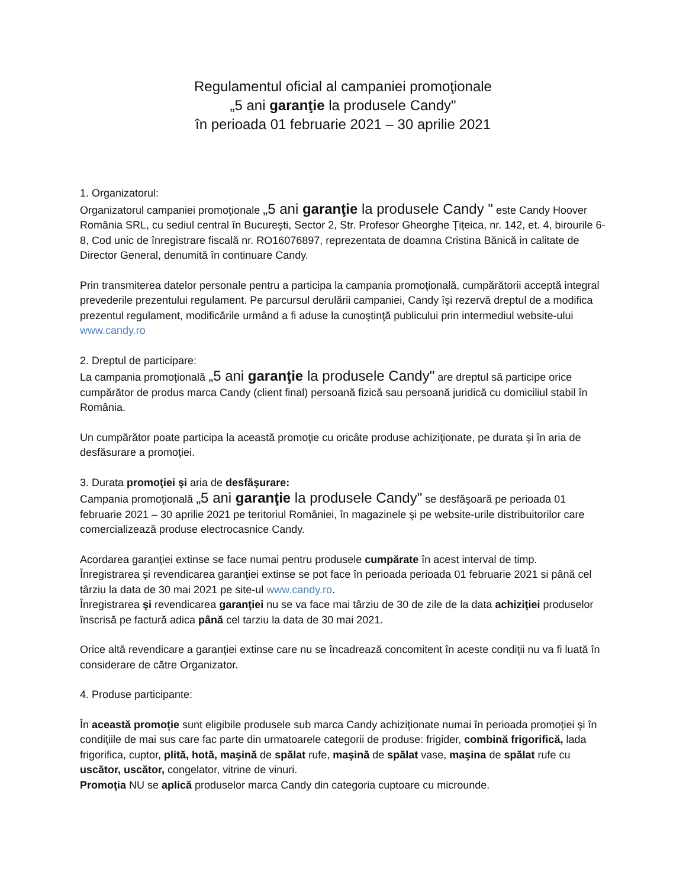Regulamentul oficial al campaniei promoţionale
„5 ani garanţie la produsele Candy"
în perioada 01 februarie 2021 – 30 aprilie 2021
1. Organizatorul:
Organizatorul campaniei promoţionale „5 ani garanţie la produsele Candy " este Candy Hoover România SRL, cu sediul central în Bucureşti, Sector 2, Str. Profesor Gheorghe Țițeica, nr. 142, et. 4, birourile 6-8, Cod unic de înregistrare fiscală nr. RO16076897, reprezentata de doamna Cristina Bănică in calitate de Director General, denumită în continuare Candy.
Prin transmiterea datelor personale pentru a participa la campania promoţională, cumpărătorii acceptă integral prevederile prezentului regulament. Pe parcursul derulării campaniei, Candy îşi rezervă dreptul de a modifica prezentul regulament, modificările urmând a fi aduse la cunoştinţă publicului prin intermediul website-ului www.candy.ro
2. Dreptul de participare:
La campania promoţională „5 ani garanţie la produsele Candy" are dreptul să participe orice cumpărător de produs marca Candy (client final) persoană fizică sau persoană juridică cu domiciliul stabil în România.
Un cumpărător poate participa la această promoţie cu oricâte produse achiziţionate, pe durata şi în aria de desfăsurare a promoţiei.
3. Durata promoţiei şi aria de desfăşurare:
Campania promoţională „5 ani garanţie la produsele Candy" se desfăşoară pe perioada 01 februarie 2021 – 30 aprilie 2021 pe teritoriul României, în magazinele şi pe website-urile distribuitorilor care comercializează produse electrocasnice Candy.
Acordarea garanţiei extinse se face numai pentru produsele cumpărate în acest interval de timp.
Înregistrarea şi revendicarea garanţiei extinse se pot face în perioada perioada 01 februarie 2021 si până cel târziu la data de 30 mai 2021 pe site-ul www.candy.ro.
Înregistrarea şi revendicarea garanţiei nu se va face mai târziu de 30 de zile de la data achiziţiei produselor înscrisă pe factură adica până cel tarziu la data de 30 mai 2021.
Orice altă revendicare a garanţiei extinse care nu se încadrează concomitent în aceste condiţii nu va fi luată în considerare de către Organizator.
4. Produse participante:
În această promoţie sunt eligibile produsele sub marca Candy achiziţionate numai în perioada promoției şi în condiţiile de mai sus care fac parte din urmatoarele categorii de produse: frigider, combină frigorifică, lada frigorifica, cuptor, plită, hotă, maşină de spălat rufe, maşină de spălat vase, maşina de spălat rufe cu uscător, uscător, congelator, vitrine de vinuri.
Promoţia NU se aplică produselor marca Candy din categoria cuptoare cu microunde.